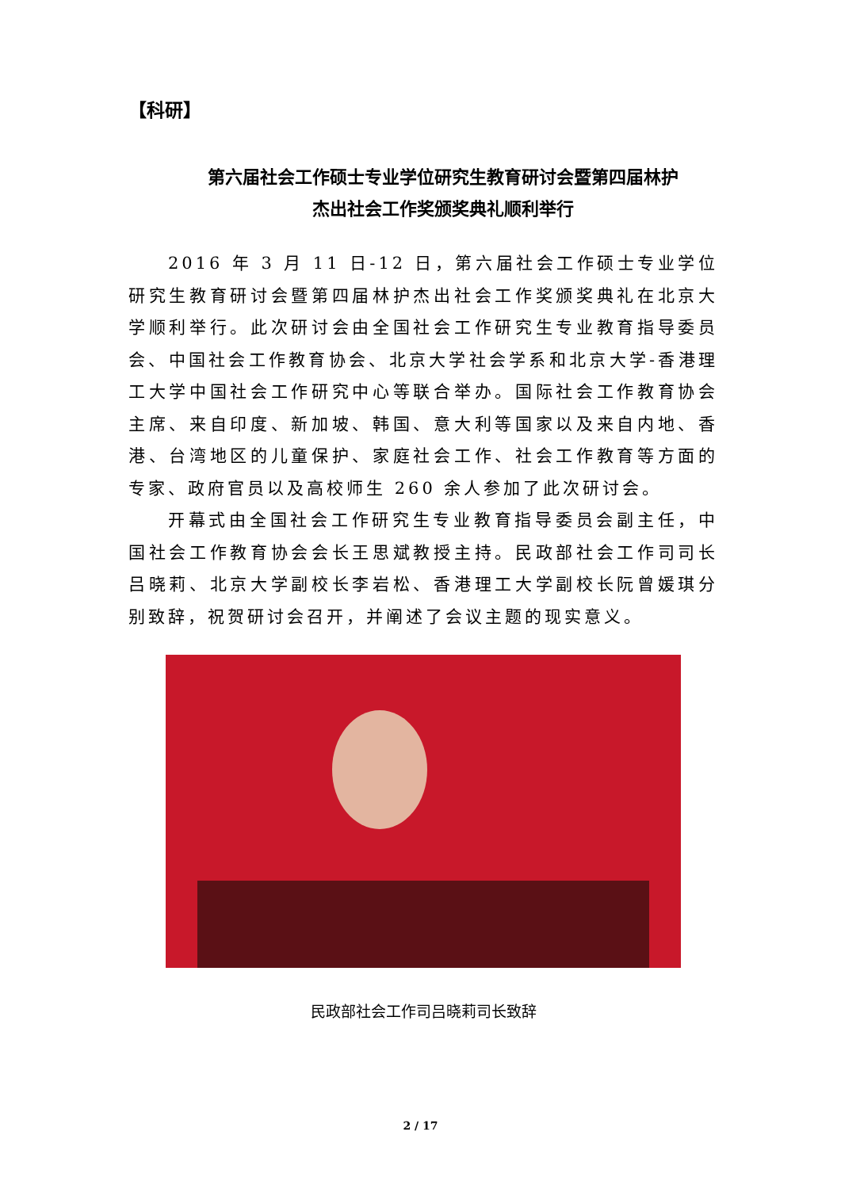【科研】
第六届社会工作硕士专业学位研究生教育研讨会暨第四届林护
杰出社会工作奖颁奖典礼顺利举行
2016 年 3 月 11 日-12 日，第六届社会工作硕士专业学位研究生教育研讨会暨第四届林护杰出社会工作奖颁奖典礼在北京大学顺利举行。此次研讨会由全国社会工作研究生专业教育指导委员会、中国社会工作教育协会、北京大学社会学系和北京大学-香港理工大学中国社会工作研究中心等联合举办。国际社会工作教育协会主席、来自印度、新加坡、韩国、意大利等国家以及来自内地、香港、台湾地区的儿童保护、家庭社会工作、社会工作教育等方面的专家、政府官员以及高校师生 260 余人参加了此次研讨会。
开幕式由全国社会工作研究生专业教育指导委员会副主任，中国社会工作教育协会会长王思斌教授主持。民政部社会工作司司长吕晓莉、北京大学副校长李岩松、香港理工大学副校长阮曾媛琪分别致辞，祝贺研讨会召开，并阐述了会议主题的现实意义。
民政部社会工作司吕晓莉司长致辞
2 / 17